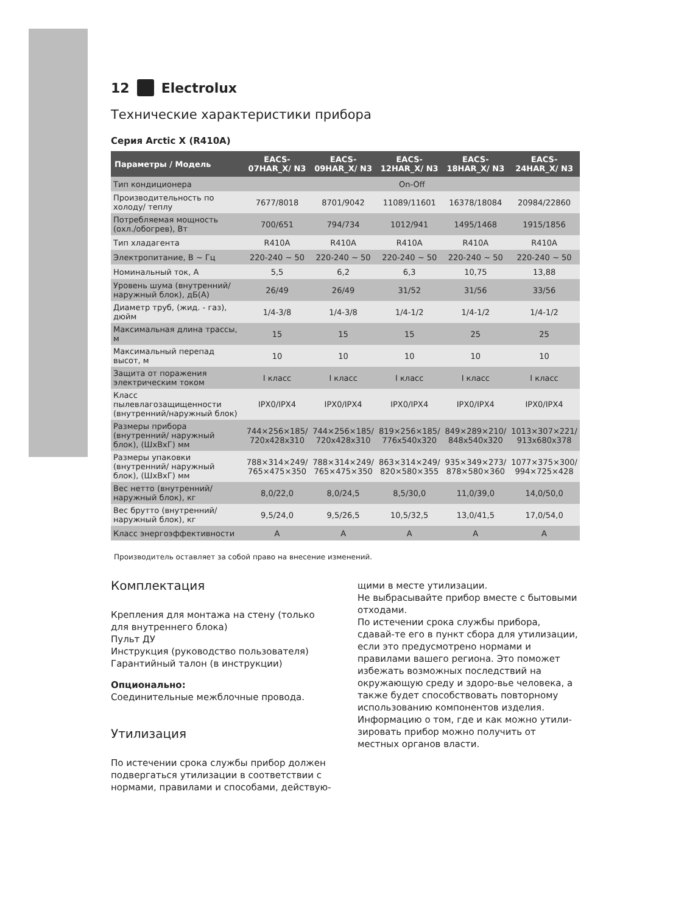12 Electrolux
Технические характеристики прибора
Серия Arctic X (R410A)
| Параметры / Модель | EACS-07HAR_X/ N3 | EACS-09HAR_X/ N3 | EACS-12HAR_X/ N3 | EACS-18HAR_X/ N3 | EACS-24HAR_X/ N3 |
| --- | --- | --- | --- | --- | --- |
| Тип кондиционера | On-Off | | | | |
| Производительность по холоду/ теплу | 7677/8018 | 8701/9042 | 11089/11601 | 16378/18084 | 20984/22860 |
| Потребляемая мощность (охл./обогрев), Вт | 700/651 | 794/734 | 1012/941 | 1495/1468 | 1915/1856 |
| Тип хладагента | R410A | R410A | R410A | R410A | R410A |
| Электропитание, В ~ Гц | 220-240 ~ 50 | 220-240 ~ 50 | 220-240 ~ 50 | 220-240 ~ 50 | 220-240 ~ 50 |
| Номинальный ток, А | 5,5 | 6,2 | 6,3 | 10,75 | 13,88 |
| Уровень шума (внутренний/ наружный блок), дБ(А) | 26/49 | 26/49 | 31/52 | 31/56 | 33/56 |
| Диаметр труб, (жид. - газ), дюйм | 1/4-3/8 | 1/4-3/8 | 1/4-1/2 | 1/4-1/2 | 1/4-1/2 |
| Максимальная длина трассы, м | 15 | 15 | 15 | 25 | 25 |
| Максимальный перепад высот, м | 10 | 10 | 10 | 10 | 10 |
| Защита от поражения электрическим током | I класс | I класс | I класс | I класс | I класс |
| Класс пылевлагозащищенности (внутренний/наружный блок) | IPX0/IPX4 | IPX0/IPX4 | IPX0/IPX4 | IPX0/IPX4 | IPX0/IPX4 |
| Размеры прибора (внутренний/ наружный блок), (ШхВхГ) мм | 744×256×185/ 720x428x310 | 744×256×185/ 720x428x310 | 819×256×185/ 776x540x320 | 849×289×210/ 848x540x320 | 1013×307×221/ 913x680x378 |
| Размеры упаковки (внутренний/ наружный блок), (ШхВхГ) мм | 788×314×249/ 765×475×350 | 788×314×249/ 765×475×350 | 863×314×249/ 820×580×355 | 935×349×273/ 878×580×360 | 1077×375×300/ 994×725×428 |
| Вес нетто (внутренний/наружный блок), кг | 8,0/22,0 | 8,0/24,5 | 8,5/30,0 | 11,0/39,0 | 14,0/50,0 |
| Вес брутто (внутренний/наружный блок), кг | 9,5/24,0 | 9,5/26,5 | 10,5/32,5 | 13,0/41,5 | 17,0/54,0 |
| Класс энергоэффективности | A | A | A | A | A |
Производитель оставляет за собой право на внесение изменений.
Комплектация
Крепления для монтажа на стену (только для внутреннего блока)
Пульт ДУ
Инструкция (руководство пользователя)
Гарантийный талон (в инструкции)
Опционально:
Соединительные межблочные провода.
Утилизация
По истечении срока службы прибор должен подвергаться утилизации в соответствии с нормами, правилами и способами, действую-
щими в месте утилизации.
Не выбрасывайте прибор вместе с бытовыми отходами.
По истечении срока службы прибора, сдавай-те его в пункт сбора для утилизации, если это предусмотрено нормами и правилами вашего региона. Это поможет избежать возможных последствий на окружающую среду и здоро-вье человека, а также будет способствовать повторному использованию компонентов изделия.
Информацию о том, где и как можно утили-зировать прибор можно получить от местных органов власти.